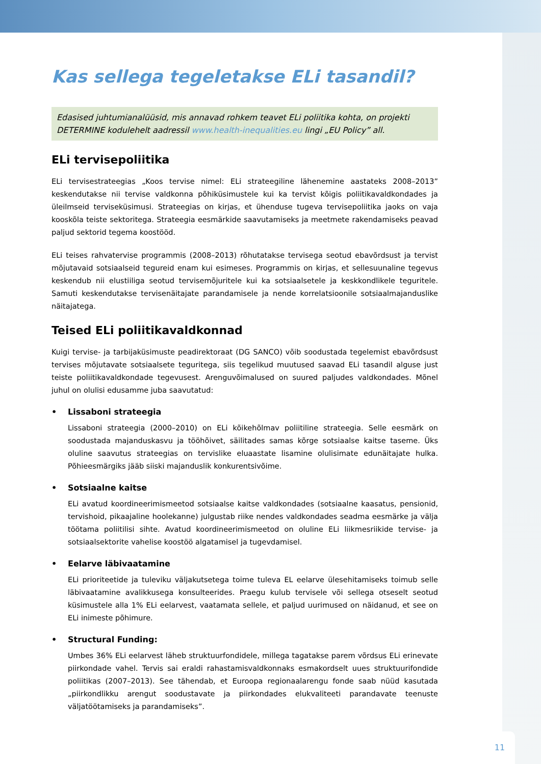Kas sellega tegeletakse ELi tasandil?
Edasised juhtumianalüüsid, mis annavad rohkem teavet ELi poliitika kohta, on projekti DETERMINE kodulehelt aadressil www.health-inequalities.eu lingi „EU Policy” all.
ELi tervisepoliitika
ELi tervisestrateegias „Koos tervise nimel: ELi strateegiline lähenemine aastateks 2008–2013” keskendutakse nii tervise valdkonna põhiküsimustele kui ka tervist kõigis poliitikavaldkondades ja üleilmseid terviseküsimusi. Strateegias on kirjas, et ühenduse tugeva tervisepoliitika jaoks on vaja kooskõla teiste sektoritega. Strateegia eesmärkide saavutamiseks ja meetmete rakendamiseks peavad paljud sektorid tegema koostööd.
ELi teises rahvatervise programmis (2008–2013) rõhutatakse tervisega seotud ebavõrdsust ja tervist mõjutavaid sotsiaalseid tegureid enam kui esimeses. Programmis on kirjas, et sellesuunaline tegevus keskendub nii elustiiliga seotud tervisemõjuritele kui ka sotsiaalsetele ja keskkondlikele teguritele. Samuti keskendutakse tervisenäitajate parandamisele ja nende korrelatsioonile sotsiaalmajanduslike näitajatega.
Teised ELi poliitikavaldkonnad
Kuigi tervise- ja tarbijaküsimuste peadirektoraat (DG SANCO) võib soodustada tegelemist ebavõrdsust tervises mõjutavate sotsiaalsete teguritega, siis tegelikud muutused saavad ELi tasandil alguse just teiste poliitikavaldkondade tegevusest. Arenguvõimalused on suured paljudes valdkondades. Mõnel juhul on olulisi edusamme juba saavutatud:
• Lissaboni strateegia
Lissaboni strateegia (2000–2010) on ELi kõikehõlmav poliitiline strateegia. Selle eesmärk on soodustada majanduskasvu ja tööhõivet, säilitades samas kõrge sotsiaalse kaitse taseme. Üks oluline saavutus strateegias on tervislike eluaastate lisamine olulisimate edunäitajate hulka. Põhieesmärgiks jääb siiski majanduslik konkurentsivõime.
• Sotsiaalne kaitse
ELi avatud koordineerimismeetod sotsiaalse kaitse valdkondades (sotsiaalne kaasatus, pensionid, tervishoid, pikaajaline hoolekanne) julgustab riike nendes valdkondades seadma eesmärke ja välja töötama poliitilisi sihte. Avatud koordineerimismeetod on oluline ELi liikmesriikide tervise- ja sotsiaalsektorite vahelise koostöö algatamisel ja tugevdamisel.
• Eelarve läbivaatamine
ELi prioriteetide ja tuleviku väljakutsetega toime tuleva EL eelarve ülesehitamiseks toimub selle läbivaatamine avalikkusega konsulteerides. Praegu kulub tervisele või sellega otseselt seotud küsimustele alla 1% ELi eelarvest, vaatamata sellele, et paljud uurimused on näidanud, et see on ELi inimeste põhimure.
• Structural Funding:
Umbes 36% ELi eelarvest läheb struktuurfondidele, millega tagatakse parem võrdsus ELi erinevate piirkondade vahel. Tervis sai eraldi rahastamisvaldkonnaks esmakordselt uues struktuurifondide poliitikas (2007–2013). See tähendab, et Euroopa regionaalarengu fonde saab nüüd kasutada „piirkondlikku arengut soodustavate ja piirkondades elukvaliteeti parandavate teenuste väljatöötamiseks ja parandamiseks”.
11